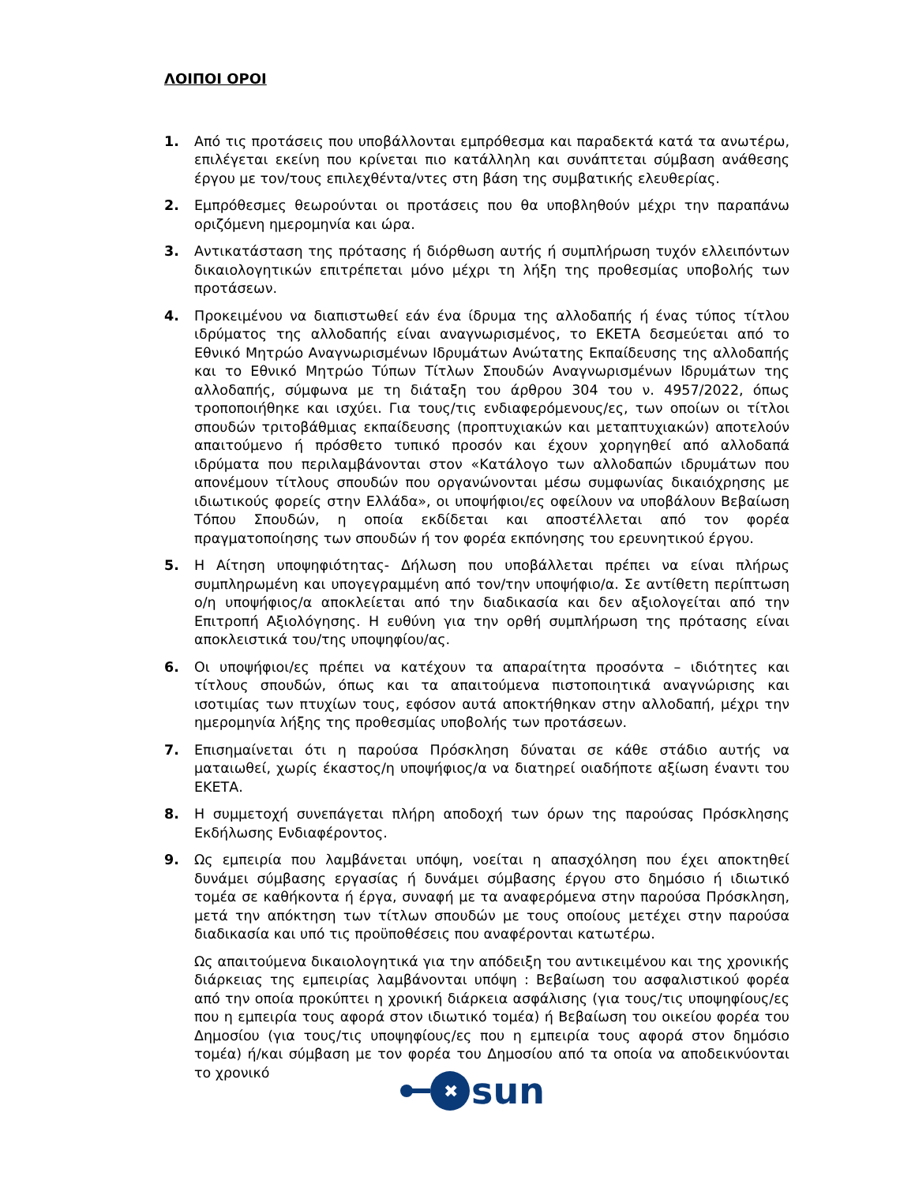ΛΟΙΠΟΙ ΟΡΟΙ
1. Από τις προτάσεις που υποβάλλονται εμπρόθεσμα και παραδεκτά κατά τα ανωτέρω, επιλέγεται εκείνη που κρίνεται πιο κατάλληλη και συνάπτεται σύμβαση ανάθεσης έργου με τον/τους επιλεχθέντα/ντες στη βάση της συμβατικής ελευθερίας.
2. Εμπρόθεσμες θεωρούνται οι προτάσεις που θα υποβληθούν μέχρι την παραπάνω οριζόμενη ημερομηνία και ώρα.
3. Αντικατάσταση της πρότασης ή διόρθωση αυτής ή συμπλήρωση τυχόν ελλειπόντων δικαιολογητικών επιτρέπεται μόνο μέχρι τη λήξη της προθεσμίας υποβολής των προτάσεων.
4. Προκειμένου να διαπιστωθεί εάν ένα ίδρυμα της αλλοδαπής ή ένας τύπος τίτλου ιδρύματος της αλλοδαπής είναι αναγνωρισμένος, το ΕΚΕΤΑ δεσμεύεται από το Εθνικό Μητρώο Αναγνωρισμένων Ιδρυμάτων Ανώτατης Εκπαίδευσης της αλλοδαπής και το Εθνικό Μητρώο Τύπων Τίτλων Σπουδών Αναγνωρισμένων Ιδρυμάτων της αλλοδαπής, σύμφωνα με τη διάταξη του άρθρου 304 του ν. 4957/2022, όπως τροποποιήθηκε και ισχύει. Για τους/τις ενδιαφερόμενους/ες, των οποίων οι τίτλοι σπουδών τριτοβάθμιας εκπαίδευσης (προπτυχιακών και μεταπτυχιακών) αποτελούν απαιτούμενο ή πρόσθετο τυπικό προσόν και έχουν χορηγηθεί από αλλοδαπά ιδρύματα που περιλαμβάνονται στον «Κατάλογο των αλλοδαπών ιδρυμάτων που απονέμουν τίτλους σπουδών που οργανώνονται μέσω συμφωνίας δικαιόχρησης με ιδιωτικούς φορείς στην Ελλάδα», οι υποψήφιοι/ες οφείλουν να υποβάλουν Βεβαίωση Τόπου Σπουδών, η οποία εκδίδεται και αποστέλλεται από τον φορέα πραγματοποίησης των σπουδών ή τον φορέα εκπόνησης του ερευνητικού έργου.
5. Η Αίτηση υποψηφιότητας- Δήλωση που υποβάλλεται πρέπει να είναι πλήρως συμπληρωμένη και υπογεγραμμένη από τον/την υποψήφιο/α. Σε αντίθετη περίπτωση ο/η υποψήφιος/α αποκλείεται από την διαδικασία και δεν αξιολογείται από την Επιτροπή Αξιολόγησης. Η ευθύνη για την ορθή συμπλήρωση της πρότασης είναι αποκλειστικά του/της υποψηφίου/ας.
6. Οι υποψήφιοι/ες πρέπει να κατέχουν τα απαραίτητα προσόντα – ιδιότητες και τίτλους σπουδών, όπως και τα απαιτούμενα πιστοποιητικά αναγνώρισης και ισοτιμίας των πτυχίων τους, εφόσον αυτά αποκτήθηκαν στην αλλοδαπή, μέχρι την ημερομηνία λήξης της προθεσμίας υποβολής των προτάσεων.
7. Επισημαίνεται ότι η παρούσα Πρόσκληση δύναται σε κάθε στάδιο αυτής να ματαιωθεί, χωρίς έκαστος/η υποψήφιος/α να διατηρεί οιαδήποτε αξίωση έναντι του ΕΚΕΤΑ.
8. Η συμμετοχή συνεπάγεται πλήρη αποδοχή των όρων της παρούσας Πρόσκλησης Εκδήλωσης Ενδιαφέροντος.
9. Ως εμπειρία που λαμβάνεται υπόψη, νοείται η απασχόληση που έχει αποκτηθεί δυνάμει σύμβασης εργασίας ή δυνάμει σύμβασης έργου στο δημόσιο ή ιδιωτικό τομέα σε καθήκοντα ή έργα, συναφή με τα αναφερόμενα στην παρούσα Πρόσκληση, μετά την απόκτηση των τίτλων σπουδών με τους οποίους μετέχει στην παρούσα διαδικασία και υπό τις προϋποθέσεις που αναφέρονται κατωτέρω.
Ως απαιτούμενα δικαιολογητικά για την απόδειξη του αντικειμένου και της χρονικής διάρκειας της εμπειρίας λαμβάνονται υπόψη : Βεβαίωση του ασφαλιστικού φορέα από την οποία προκύπτει η χρονική διάρκεια ασφάλισης (για τους/τις υποψηφίους/ες που η εμπειρία τους αφορά στον ιδιωτικό τομέα) ή Βεβαίωση του οικείου φορέα του Δημοσίου (για τους/τις υποψηφίους/ες που η εμπειρία τους αφορά στον δημόσιο τομέα) ή/και σύμβαση με τον φορέα του Δημοσίου από τα οποία να αποδεικνύονται το χρονικό
✖
sun